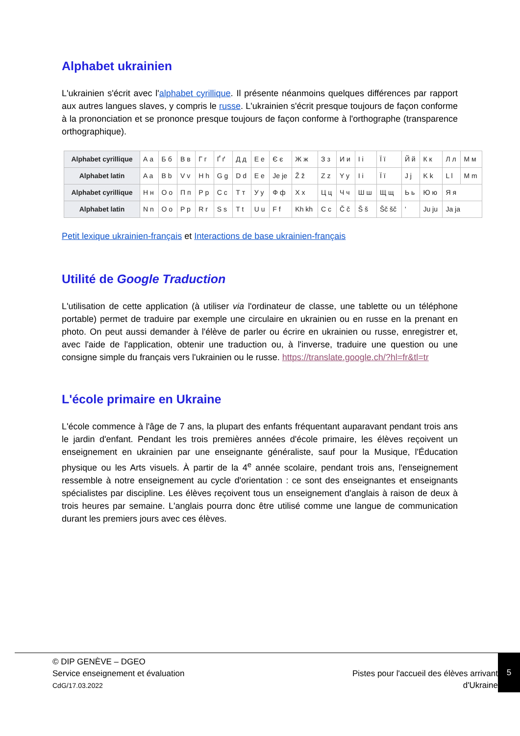Alphabet ukrainien
L'ukrainien s'écrit avec l'alphabet cyrillique. Il présente néanmoins quelques différences par rapport aux autres langues slaves, y compris le russe. L'ukrainien s'écrit presque toujours de façon conforme à la prononciation et se prononce presque toujours de façon conforme à l'orthographe (transparence orthographique).
| Alphabet cyrillique | А а | Б б | В в | Г г | Ґ ґ | Д д | Е е | Є є | Ж ж | З з | И и | І і | Ї ї | Й й | К к | Л л | М м |
| Alphabet latin | A a | B b | V v | H h | G g | D d | E e | Je je | Ž ž | Z z | Y y | I i | Ï ï | J j | K k | L l | M m |
| Alphabet cyrillique | Н н | О о | П п | Р р | С с | Т т | У у | Ф ф | Х х | Ц ц | Ч ч | Ш ш | Щ щ | Ь ь | Ю ю | Я я | |
| Alphabet latin | N n | O o | P p | R r | S s | T t | U u | F f | Kh kh | C c | Č č | Š š | Šč šč | ʹ | Ju ju | Ja ja | |
Petit lexique ukrainien-français et Interactions de base ukrainien-français
Utilité de Google Traduction
L'utilisation de cette application (à utiliser via l'ordinateur de classe, une tablette ou un téléphone portable) permet de traduire par exemple une circulaire en ukrainien ou en russe en la prenant en photo. On peut aussi demander à l'élève de parler ou écrire en ukrainien ou russe, enregistrer et, avec l'aide de l'application, obtenir une traduction ou, à l'inverse, traduire une question ou une consigne simple du français vers l'ukrainien ou le russe. https://translate.google.ch/?hl=fr&tl=tr
L'école primaire en Ukraine
L'école commence à l'âge de 7 ans, la plupart des enfants fréquentant auparavant pendant trois ans le jardin d'enfant. Pendant les trois premières années d'école primaire, les élèves reçoivent un enseignement en ukrainien par une enseignante généraliste, sauf pour la Musique, l'Éducation physique ou les Arts visuels. À partir de la 4<sup>e</sup> année scolaire, pendant trois ans, l'enseignement ressemble à notre enseignement au cycle d'orientation : ce sont des enseignantes et enseignants spécialistes par discipline. Les élèves reçoivent tous un enseignement d'anglais à raison de deux à trois heures par semaine. L'anglais pourra donc être utilisé comme une langue de communication durant les premiers jours avec ces élèves.
© DIP GENÈVE – DGEO
Service enseignement et évaluation
CdG/17.03.2022
Pistes pour l'accueil des élèves arrivant
d'Ukraine
5